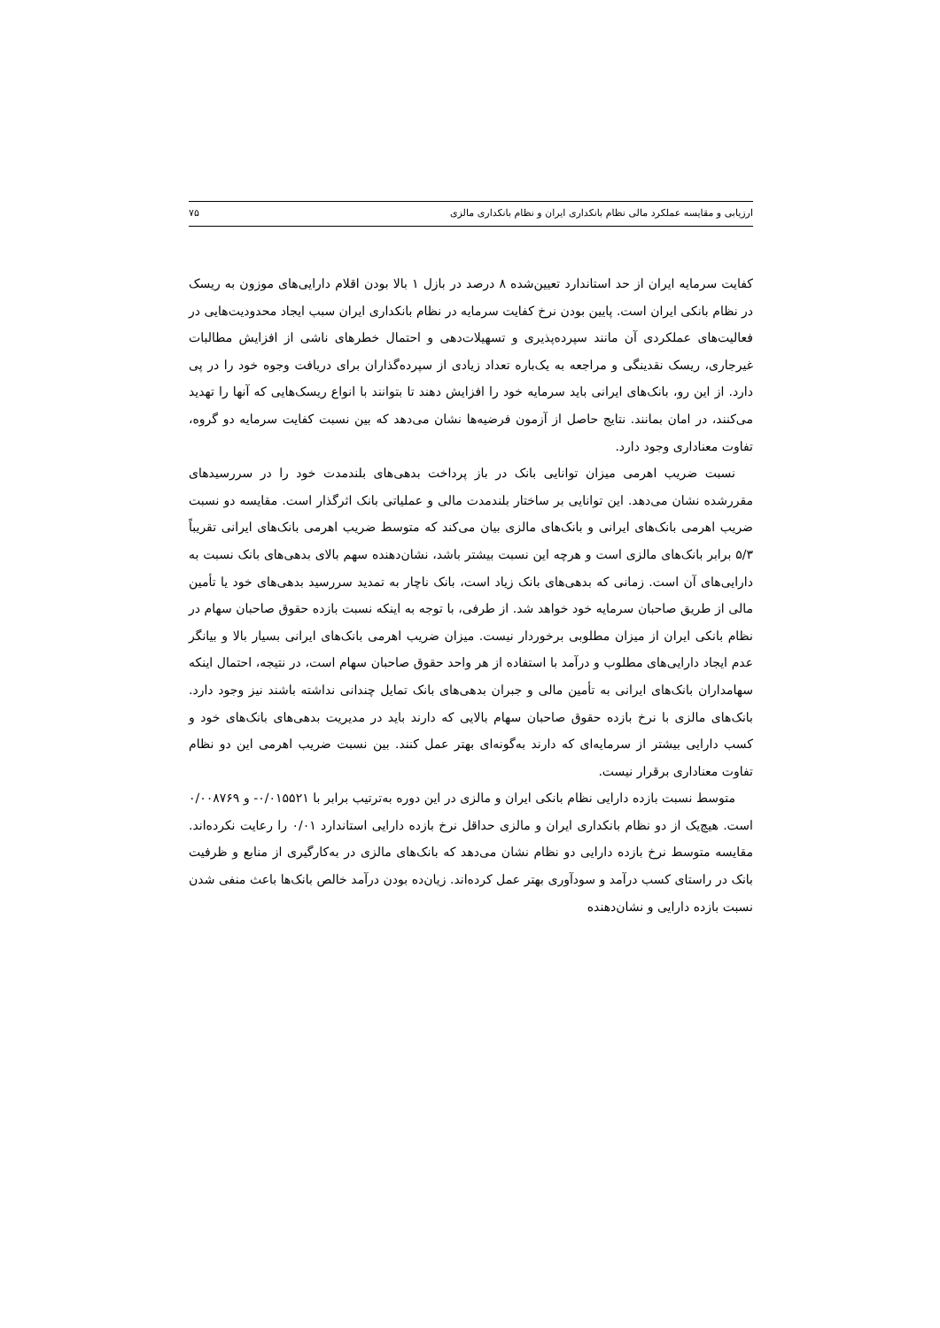ارزیابی و مقایسه عملکرد مالی نظام بانکداری ایران و نظام بانکداری مالزی ۷۵
کفایت سرمایه ایران از حد استاندارد تعیین‌شده ۸ درصد در بازل ۱ بالا بودن اقلام دارایی‌های موزون به ریسک در نظام بانکی ایران است. پایین بودن نرخ کفایت سرمایه در نظام بانکداری ایران سبب ایجاد محدودیت‌هایی در فعالیت‌های عملکردی آن مانند سپرده‌پذیری و تسهیلات‌دهی و احتمال خطرهای ناشی از افزایش مطالبات غیرجاری، ریسک نقدینگی و مراجعه به یک‌باره تعداد زیادی از سپرده‌گذاران برای دریافت وجوه خود را در پی دارد. از این رو، بانک‌های ایرانی باید سرمایه خود را افزایش دهند تا بتوانند با انواع ریسک‌هایی که آنها را تهدید می‌کنند، در امان بمانند. نتایج حاصل از آزمون فرضیه‌ها نشان می‌دهد که بین نسبت کفایت سرمایه دو گروه، تفاوت معناداری وجود دارد.
نسبت ضریب اهرمی میزان توانایی بانک در باز پرداخت بدهی‌های بلندمدت خود را در سررسیدهای مقررشده نشان می‌دهد. این توانایی بر ساختار بلندمدت مالی و عملیاتی بانک اثرگذار است. مقایسه دو نسبت ضریب اهرمی بانک‌های ایرانی و بانک‌های مالزی بیان می‌کند که متوسط ضریب اهرمی بانک‌های ایرانی تقریباً ۵/۳ برابر بانک‌های مالزی است و هرچه این نسبت بیشتر باشد، نشان‌دهنده سهم بالای بدهی‌های بانک نسبت به دارایی‌های آن است. زمانی که بدهی‌های بانک زیاد است، بانک ناچار به تمدید سررسید بدهی‌های خود یا تأمین مالی از طریق صاحبان سرمایه خود خواهد شد. از طرفی، با توجه به اینکه نسبت بازده حقوق صاحبان سهام در نظام بانکی ایران از میزان مطلوبی برخوردار نیست. میزان ضریب اهرمی بانک‌های ایرانی بسیار بالا و بیانگر عدم ایجاد دارایی‌های مطلوب و درآمد با استفاده از هر واحد حقوق صاحبان سهام است، در نتیجه، احتمال اینکه سهامداران بانک‌های ایرانی به تأمین مالی و جبران بدهی‌های بانک تمایل چندانی نداشته باشند نیز وجود دارد. بانک‌های مالزی با نرخ بازده حقوق صاحبان سهام بالایی که دارند باید در مدیریت بدهی‌های بانک‌های خود و کسب دارایی بیشتر از سرمایه‌ای که دارند به‌گونه‌ای بهتر عمل کنند. بین نسبت ضریب اهرمی این دو نظام تفاوت معناداری برقرار نیست.
متوسط نسبت بازده دارایی نظام بانکی ایران و مالزی در این دوره به‌ترتیب برابر با ۰/۰۱۵۵۲۱- و ۰/۰۰۸۷۶۹ است. هیچ‌یک از دو نظام بانکداری ایران و مالزی حداقل نرخ بازده دارایی استاندارد ۰/۰۱ را رعایت نکرده‌اند. مقایسه متوسط نرخ بازده دارایی دو نظام نشان می‌دهد که بانک‌های مالزی در به‌کارگیری از منابع و ظرفیت بانک در راستای کسب درآمد و سودآوری بهتر عمل کرده‌اند. زیان‌ده بودن درآمد خالص بانک‌ها باعث منفی شدن نسبت بازده دارایی و نشان‌دهنده